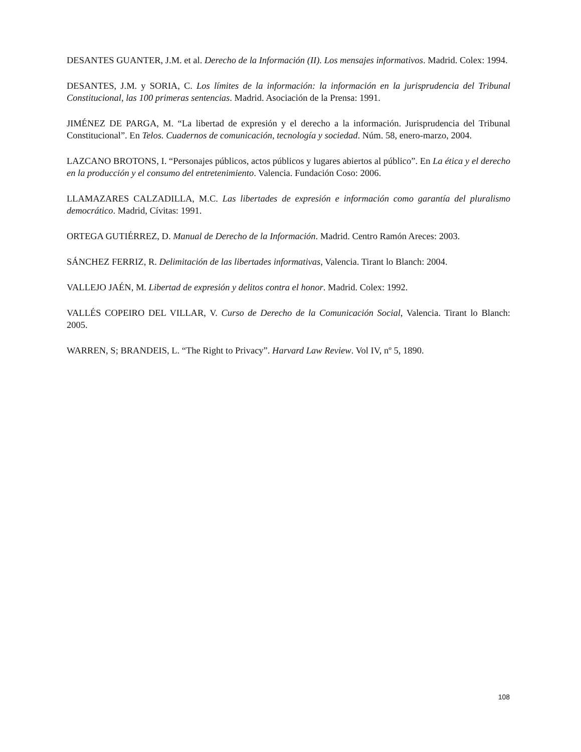DESANTES GUANTER, J.M. et al. Derecho de la Información (II). Los mensajes informativos. Madrid. Colex: 1994.
DESANTES, J.M. y SORIA, C. Los límites de la información: la información en la jurisprudencia del Tribunal Constitucional, las 100 primeras sentencias. Madrid. Asociación de la Prensa: 1991.
JIMÉNEZ DE PARGA, M. “La libertad de expresión y el derecho a la información. Jurisprudencia del Tribunal Constitucional”. En Telos. Cuadernos de comunicación, tecnología y sociedad. Núm. 58, enero-marzo, 2004.
LAZCANO BROTONS, I. “Personajes públicos, actos públicos y lugares abiertos al público”. En La ética y el derecho en la producción y el consumo del entretenimiento. Valencia. Fundación Coso: 2006.
LLAMAZARES CALZADILLA, M.C. Las libertades de expresión e información como garantía del pluralismo democrático. Madrid, Cívitas: 1991.
ORTEGA GUTIÉRREZ, D. Manual de Derecho de la Información. Madrid. Centro Ramón Areces: 2003.
SÁNCHEZ FERRIZ, R. Delimitación de las libertades informativas, Valencia. Tirant lo Blanch: 2004.
VALLEJO JAÉN, M. Libertad de expresión y delitos contra el honor. Madrid. Colex: 1992.
VALLÉS COPEIRO DEL VILLAR, V. Curso de Derecho de la Comunicación Social, Valencia. Tirant lo Blanch: 2005.
WARREN, S; BRANDEIS, L. “The Right to Privacy”. Harvard Law Review. Vol IV, nº 5, 1890.
108